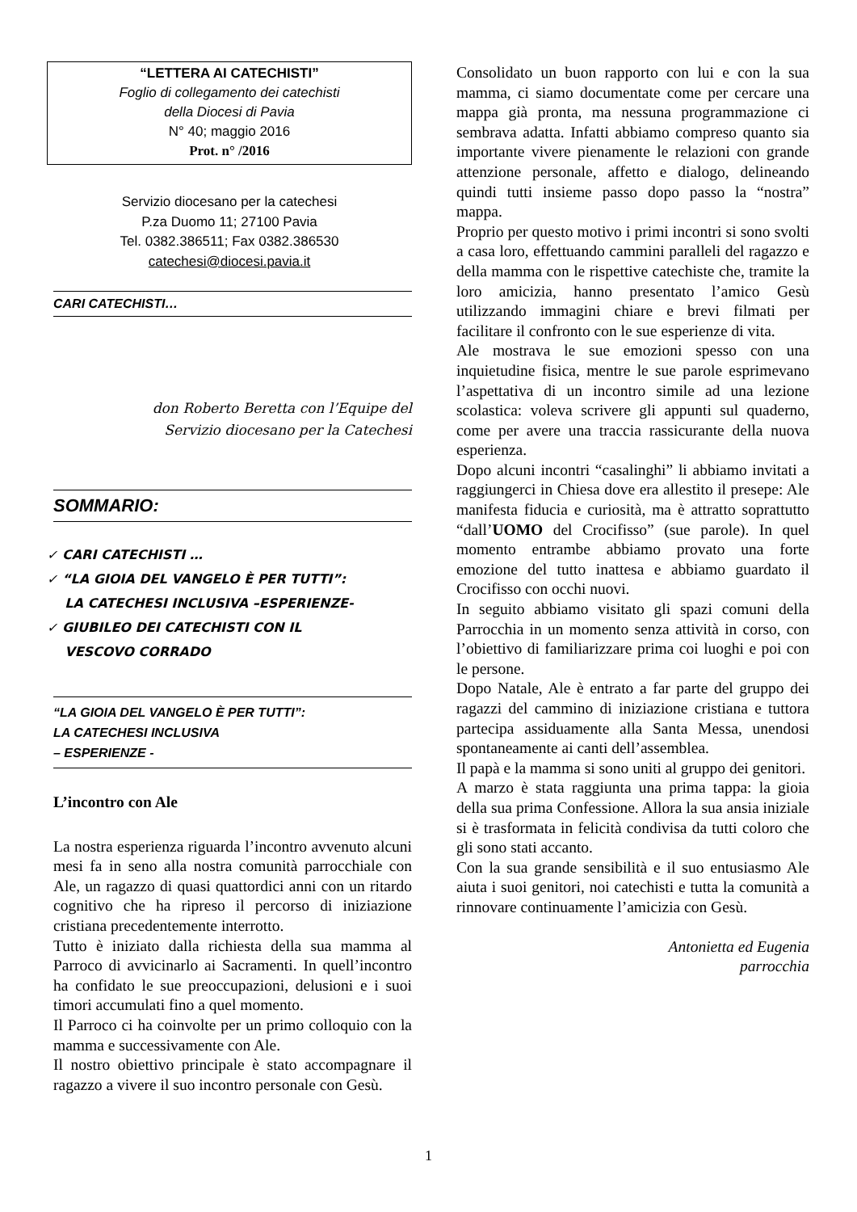“LETTERA AI CATECHISTI”
Foglio di collegamento dei catechisti
della Diocesi di Pavia
N° 40; maggio 2016
Prot. n° /2016
Servizio diocesano per la catechesi
P.za Duomo 11; 27100 Pavia
Tel. 0382.386511; Fax 0382.386530
catechesi@diocesi.pavia.it
CARI CATECHISTI…
don Roberto Beretta con l’Equipe del
Servizio diocesano per la Catechesi
SOMMARIO:
✓ CARI CATECHISTI …
✓ “LA GIOIA DEL VANGELO È PER TUTTI”:
LA CATECHESI INCLUSIVA –ESPERIENZE-
✓ GIUBILEO DEI CATECHISTI CON IL
VESCOVO CORRADO
“LA GIOIA DEL VANGELO È PER TUTTI”:
LA CATECHESI INCLUSIVA
– ESPERIENZE -
L’incontro con Ale
La nostra esperienza riguarda l’incontro avvenuto alcuni mesi fa in seno alla nostra comunità parrocchiale con Ale, un ragazzo di quasi quattordici anni con un ritardo cognitivo che ha ripreso il percorso di iniziazione cristiana precedentemente interrotto.
Tutto è iniziato dalla richiesta della sua mamma al Parroco di avvicinarlo ai Sacramenti. In quell’incontro ha confidato le sue preoccupazioni, delusioni e i suoi timori accumulati fino a quel momento.
Il Parroco ci ha coinvolte per un primo colloquio con la mamma e successivamente con Ale.
Il nostro obiettivo principale è stato accompagnare il ragazzo a vivere il suo incontro personale con Gesù.
Consolidato un buon rapporto con lui e con la sua mamma, ci siamo documentate come per cercare una mappa già pronta, ma nessuna programmazione ci sembrava adatta. Infatti abbiamo compreso quanto sia importante vivere pienamente le relazioni con grande attenzione personale, affetto e dialogo, delineando quindi tutti insieme passo dopo passo la “nostra” mappa.
Proprio per questo motivo i primi incontri si sono svolti a casa loro, effettuando cammini paralleli del ragazzo e della mamma con le rispettive catechiste che, tramite la loro amicizia, hanno presentato l’amico Gesù utilizzando immagini chiare e brevi filmati per facilitare il confronto con le sue esperienze di vita.
Ale mostrava le sue emozioni spesso con una inquietudine fisica, mentre le sue parole esprimevano l’aspettativa di un incontro simile ad una lezione scolastica: voleva scrivere gli appunti sul quaderno, come per avere una traccia rassicurante della nuova esperienza.
Dopo alcuni incontri “casalinghi” li abbiamo invitati a raggiungerci in Chiesa dove era allestito il presepe: Ale manifesta fiducia e curiosità, ma è attratto soprattutto “dall’UOMO del Crocifisso” (sue parole). In quel momento entrambe abbiamo provato una forte emozione del tutto inattesa e abbiamo guardato il Crocifisso con occhi nuovi.
In seguito abbiamo visitato gli spazi comuni della Parrocchia in un momento senza attività in corso, con l’obiettivo di familiarizzare prima coi luoghi e poi con le persone.
Dopo Natale, Ale è entrato a far parte del gruppo dei ragazzi del cammino di iniziazione cristiana e tuttora partecipa assiduamente alla Santa Messa, unendosi spontaneamente ai canti dell’assemblea.
Il papà e la mamma si sono uniti al gruppo dei genitori.
A marzo è stata raggiunta una prima tappa: la gioia della sua prima Confessione. Allora la sua ansia iniziale si è trasformata in felicità condivisa da tutti coloro che gli sono stati accanto.
Con la sua grande sensibilità e il suo entusiasmo Ale aiuta i suoi genitori, noi catechisti e tutta la comunità a rinnovare continuamente l’amicizia con Gesù.
Antonietta ed Eugenia
parrocchia
1